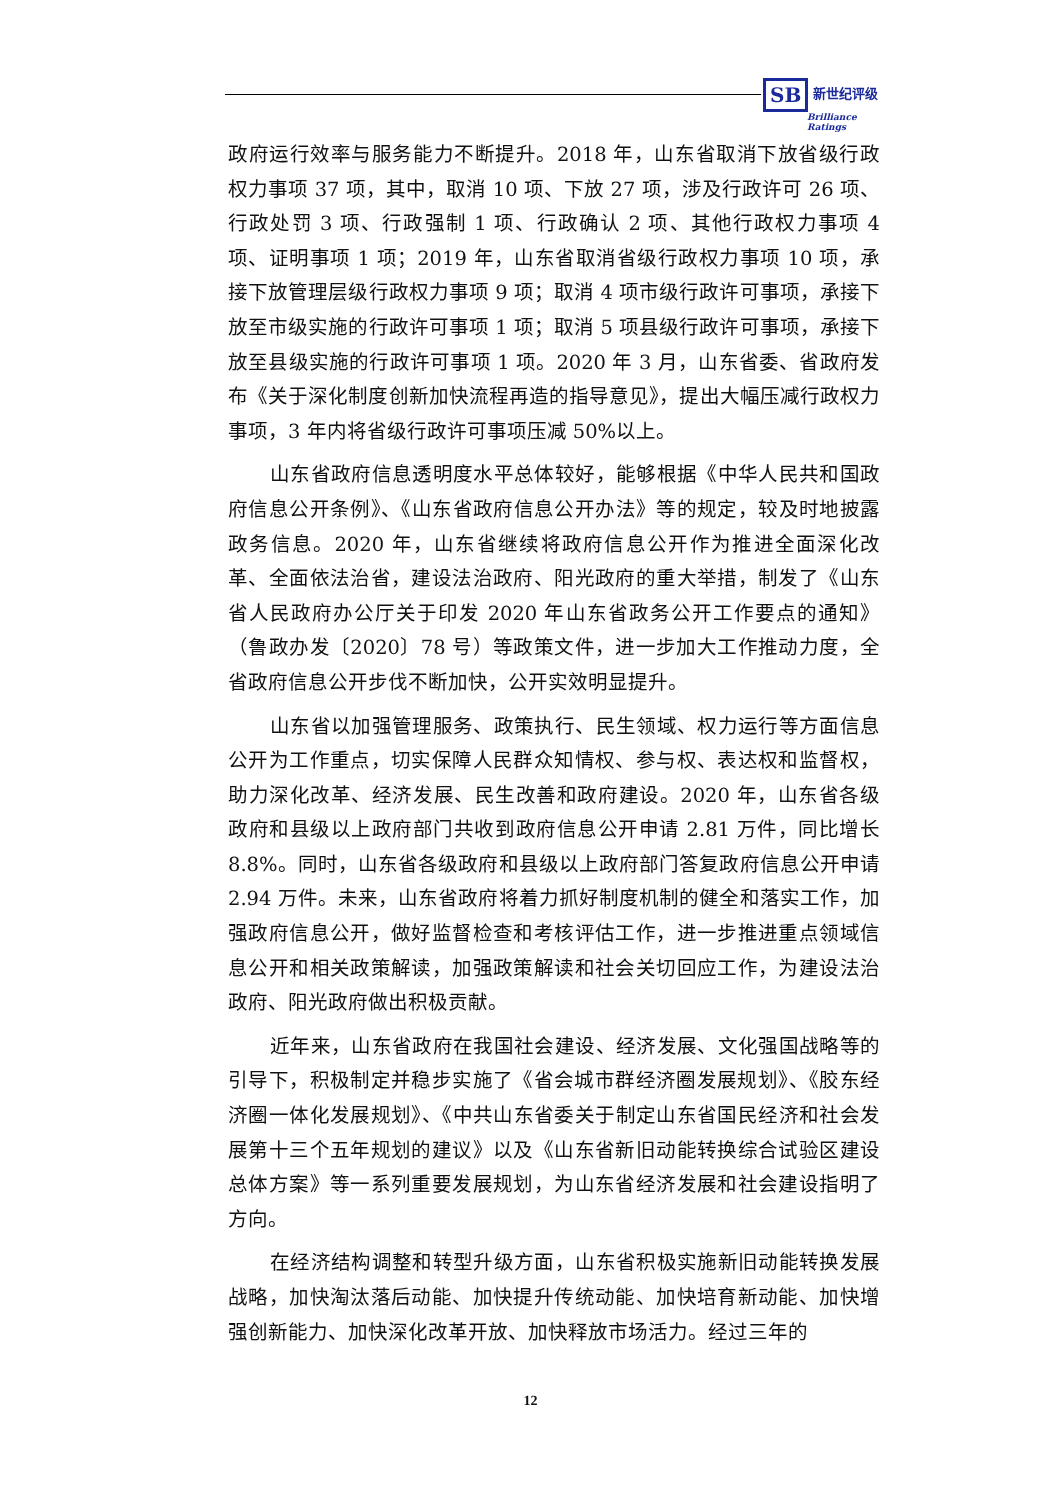SB 新世纪评级
Brilliance Ratings
政府运行效率与服务能力不断提升。2018 年，山东省取消下放省级行政权力事项 37 项，其中，取消 10 项、下放 27 项，涉及行政许可 26 项、行政处罚 3 项、行政强制 1 项、行政确认 2 项、其他行政权力事项 4 项、证明事项 1 项；2019 年，山东省取消省级行政权力事项 10 项，承接下放管理层级行政权力事项 9 项；取消 4 项市级行政许可事项，承接下放至市级实施的行政许可事项 1 项；取消 5 项县级行政许可事项，承接下放至县级实施的行政许可事项 1 项。2020 年 3 月，山东省委、省政府发布《关于深化制度创新加快流程再造的指导意见》，提出大幅压减行政权力事项，3 年内将省级行政许可事项压减 50%以上。
山东省政府信息透明度水平总体较好，能够根据《中华人民共和国政府信息公开条例》、《山东省政府信息公开办法》等的规定，较及时地披露政务信息。2020 年，山东省继续将政府信息公开作为推进全面深化改革、全面依法治省，建设法治政府、阳光政府的重大举措，制发了《山东省人民政府办公厅关于印发 2020 年山东省政务公开工作要点的通知》（鲁政办发〔2020〕78 号）等政策文件，进一步加大工作推动力度，全省政府信息公开步伐不断加快，公开实效明显提升。
山东省以加强管理服务、政策执行、民生领域、权力运行等方面信息公开为工作重点，切实保障人民群众知情权、参与权、表达权和监督权，助力深化改革、经济发展、民生改善和政府建设。2020 年，山东省各级政府和县级以上政府部门共收到政府信息公开申请 2.81 万件，同比增长 8.8%。同时，山东省各级政府和县级以上政府部门答复政府信息公开申请 2.94 万件。未来，山东省政府将着力抓好制度机制的健全和落实工作，加强政府信息公开，做好监督检查和考核评估工作，进一步推进重点领域信息公开和相关政策解读，加强政策解读和社会关切回应工作，为建设法治政府、阳光政府做出积极贡献。
近年来，山东省政府在我国社会建设、经济发展、文化强国战略等的引导下，积极制定并稳步实施了《省会城市群经济圈发展规划》、《胶东经济圈一体化发展规划》、《中共山东省委关于制定山东省国民经济和社会发展第十三个五年规划的建议》以及《山东省新旧动能转换综合试验区建设总体方案》等一系列重要发展规划，为山东省经济发展和社会建设指明了方向。
在经济结构调整和转型升级方面，山东省积极实施新旧动能转换发展战略，加快淘汰落后动能、加快提升传统动能、加快培育新动能、加快增强创新能力、加快深化改革开放、加快释放市场活力。经过三年的
12